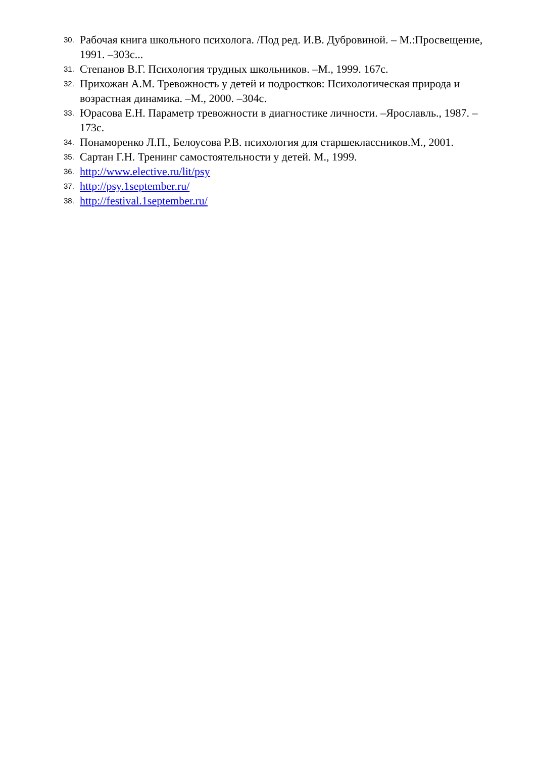30. Рабочая книга школьного психолога. /Под ред. И.В. Дубровиной. – М.:Просвещение, 1991. –303с...
31. Степанов В.Г. Психология трудных школьников. –М., 1999. 167с.
32. Прихожан А.М. Тревожность у детей и подростков: Психологическая природа и возрастная динамика. –М., 2000. –304с.
33. Юрасова Е.Н. Параметр тревожности в диагностике личности. –Ярославль., 1987. –173с.
34. Понаморенко Л.П., Белоусова Р.В. психология для старшеклассников.М., 2001.
35. Сартан Г.Н. Тренинг самостоятельности у детей. М., 1999.
36. http://www.elective.ru/lit/psy
37. http://psy.1september.ru/
38. http://festival.1september.ru/